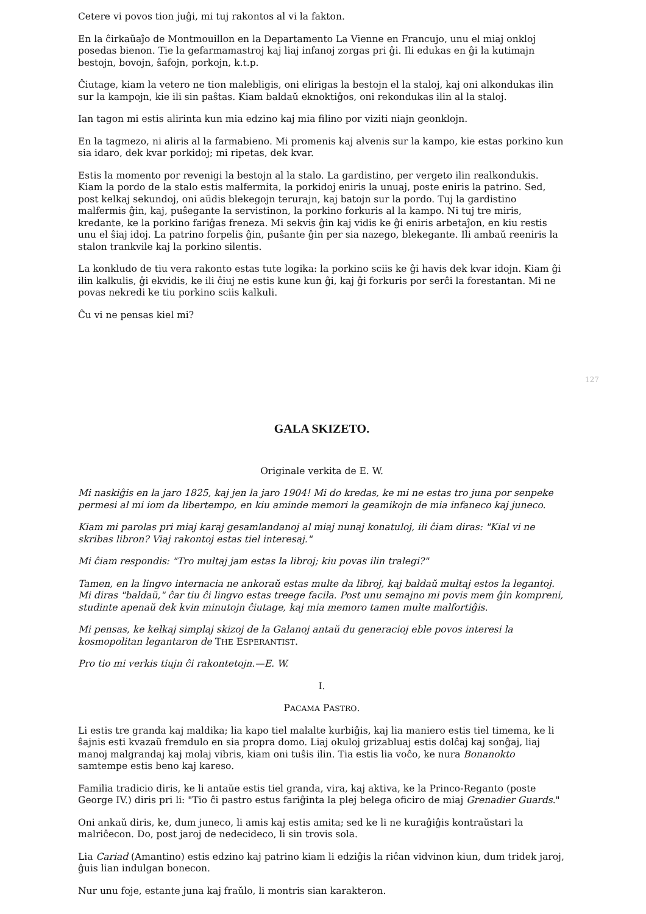Cetere vi povos tion juĝi, mi tuj rakontos al vi la fakton.
En la ĉirkaŭaĵo de Montmouillon en la Departamento La Vienne en Francujo, unu el miaj onkloj posedas bienon. Tie la gefarmamastroj kaj liaj infanoj zorgas pri ĝi. Ili edukas en ĝi la kutimajn bestojn, bovojn, ŝafojn, porkojn, k.t.p.
Ĉiutage, kiam la vetero ne tion malebligis, oni elirigas la bestojn el la staloj, kaj oni alkondukas ilin sur la kampojn, kie ili sin paŝtas. Kiam baldaŭ eknoktiĝos, oni rekondukas ilin al la staloj.
Ian tagon mi estis alirinta kun mia edzino kaj mia filino por viziti niajn geonklojn.
En la tagmezo, ni aliris al la farmabieno. Mi promenis kaj alvenis sur la kampo, kie estas porkino kun sia idaro, dek kvar porkidoj; mi ripetas, dek kvar.
Estis la momento por revenigi la bestojn al la stalo. La gardistino, per vergeto ilin realkondukis. Kiam la pordo de la stalo estis malfermita, la porkidoj eniris la unuaj, poste eniris la patrino. Sed, post kelkaj sekundoj, oni aŭdis blekegojn terurajn, kaj batojn sur la pordo. Tuj la gardistino malfermis ĝin, kaj, puŝegante la servistinon, la porkino forkuris al la kampo. Ni tuj tre miris, kredante, ke la porkino fariĝas freneza. Mi sekvis ĝin kaj vidis ke ĝi eniris arbetaĵon, en kiu restis unu el ŝiaj idoj. La patrino forpelis ĝin, puŝante ĝin per sia nazego, blekegante. Ili ambaŭ reeniris la stalon trankvile kaj la porkino silentis.
La konkludo de tiu vera rakonto estas tute logika: la porkino sciis ke ĝi havis dek kvar idojn. Kiam ĝi ilin kalkulis, ĝi ekvidis, ke ili ĉiuj ne estis kune kun ĝi, kaj ĝi forkuris por serĉi la forestantan. Mi ne povas nekredi ke tiu porkino sciis kalkuli.
Ĉu vi ne pensas kiel mi?
127
GALA SKIZETO.
Originale verkita de E. W.
Mi naskiĝis en la jaro 1825, kaj jen la jaro 1904! Mi do kredas, ke mi ne estas tro juna por senpeke permesi al mi iom da libertempo, en kiu aminde memori la geamikojn de mia infaneco kaj juneco.
Kiam mi parolas pri miaj karaj gesamlandanoj al miaj nunaj konatuloj, ili ĉiam diras: "Kial vi ne skribas libron? Viaj rakontoj estas tiel interesaj."
Mi ĉiam respondis: "Tro multaj jam estas la libroj; kiu povas ilin tralegi?"
Tamen, en la lingvo internacia ne ankoraŭ estas multe da libroj, kaj baldaŭ multaj estos la legantoj. Mi diras "baldaŭ," ĉar tiu ĉi lingvo estas treege facila. Post unu semajno mi povis mem ĝin kompreni, studinte apenaŭ dek kvin minutojn ĉiutage, kaj mia memoro tamen multe malfortiĝis.
Mi pensas, ke kelkaj simplaj skizoj de la Galanoj antaŭ du generacioj eble povos interesi la kosmopolitan legantaron de THE ESPERANTIST.
Pro tio mi verkis tiujn ĉi rakontetojn.—E. W.
I.
PACAMA PASTRO.
Li estis tre granda kaj maldika; lia kapo tiel malalte kurbiĝis, kaj lia maniero estis tiel timema, ke li ŝajnis esti kvazaŭ fremdulo en sia propra domo. Liaj okuloj grizabluaj estis dolĉaj kaj sonĝaj, liaj manoj malgrandaj kaj molaj vibris, kiam oni tuŝis ilin. Tia estis lia voĉo, ke nura Bonanokto samtempe estis beno kaj kareso.
Familia tradicio diris, ke li antaŭe estis tiel granda, vira, kaj aktiva, ke la Princo-Reganto (poste George IV.) diris pri li: "Tio ĉi pastro estus fariĝinta la plej belega oficiro de miaj Grenadier Guards."
Oni ankaŭ diris, ke, dum juneco, li amis kaj estis amita; sed ke li ne kuraĝiĝis kontraŭstari la malriĉecon. Do, post jaroj de nedecideco, li sin trovis sola.
Lia Cariad (Amantino) estis edzino kaj patrino kiam li edziĝis la riĉan vidvinon kiun, dum tridek jaroj, ĝuis lian indulgan bonecon.
Nur unu foje, estante juna kaj fraŭlo, li montris sian karakteron.